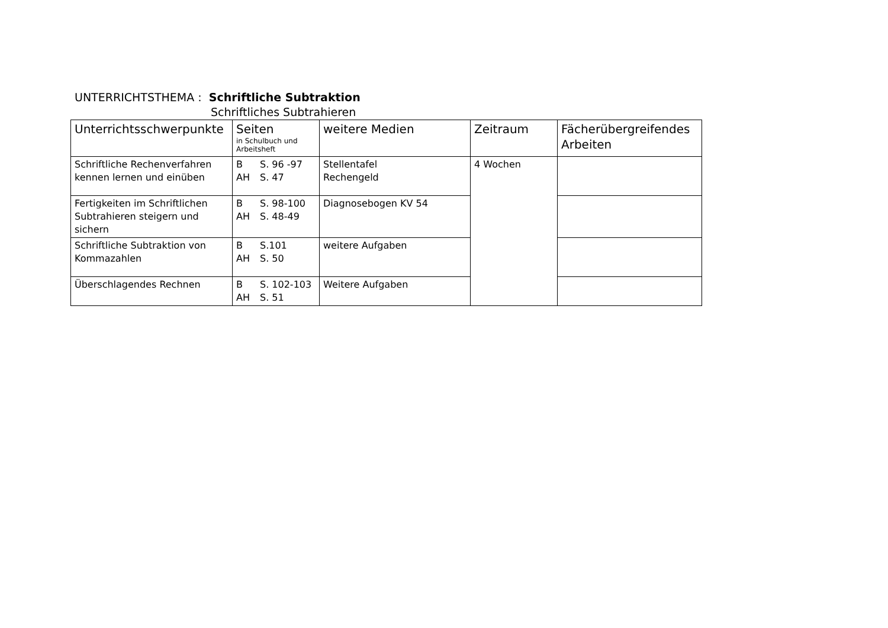UNTERRICHTSTHEMA : Schriftliche Subtraktion
Schriftliches Subtrahieren
| Unterrichtsschwerpunkte | Seiten in Schulbuch und Arbeitsheft | weitere Medien | Zeitraum | Fächerübergreifendes Arbeiten |
| --- | --- | --- | --- | --- |
| Schriftliche Rechenverfahren kennen lernen und einüben | B S. 96 -97 AH S. 47 | Stellentafel Rechengeld | 4 Wochen | |
| Fertigkeiten im Schriftlichen Subtrahieren steigern und sichern | B S. 98-100 AH S. 48-49 | Diagnosebogen KV 54 | | |
| Schriftliche Subtraktion von Kommazahlen | B S.101 AH S. 50 | weitere Aufgaben | | |
| Überschlagendes Rechnen | B S. 102-103 AH S. 51 | Weitere Aufgaben | | |